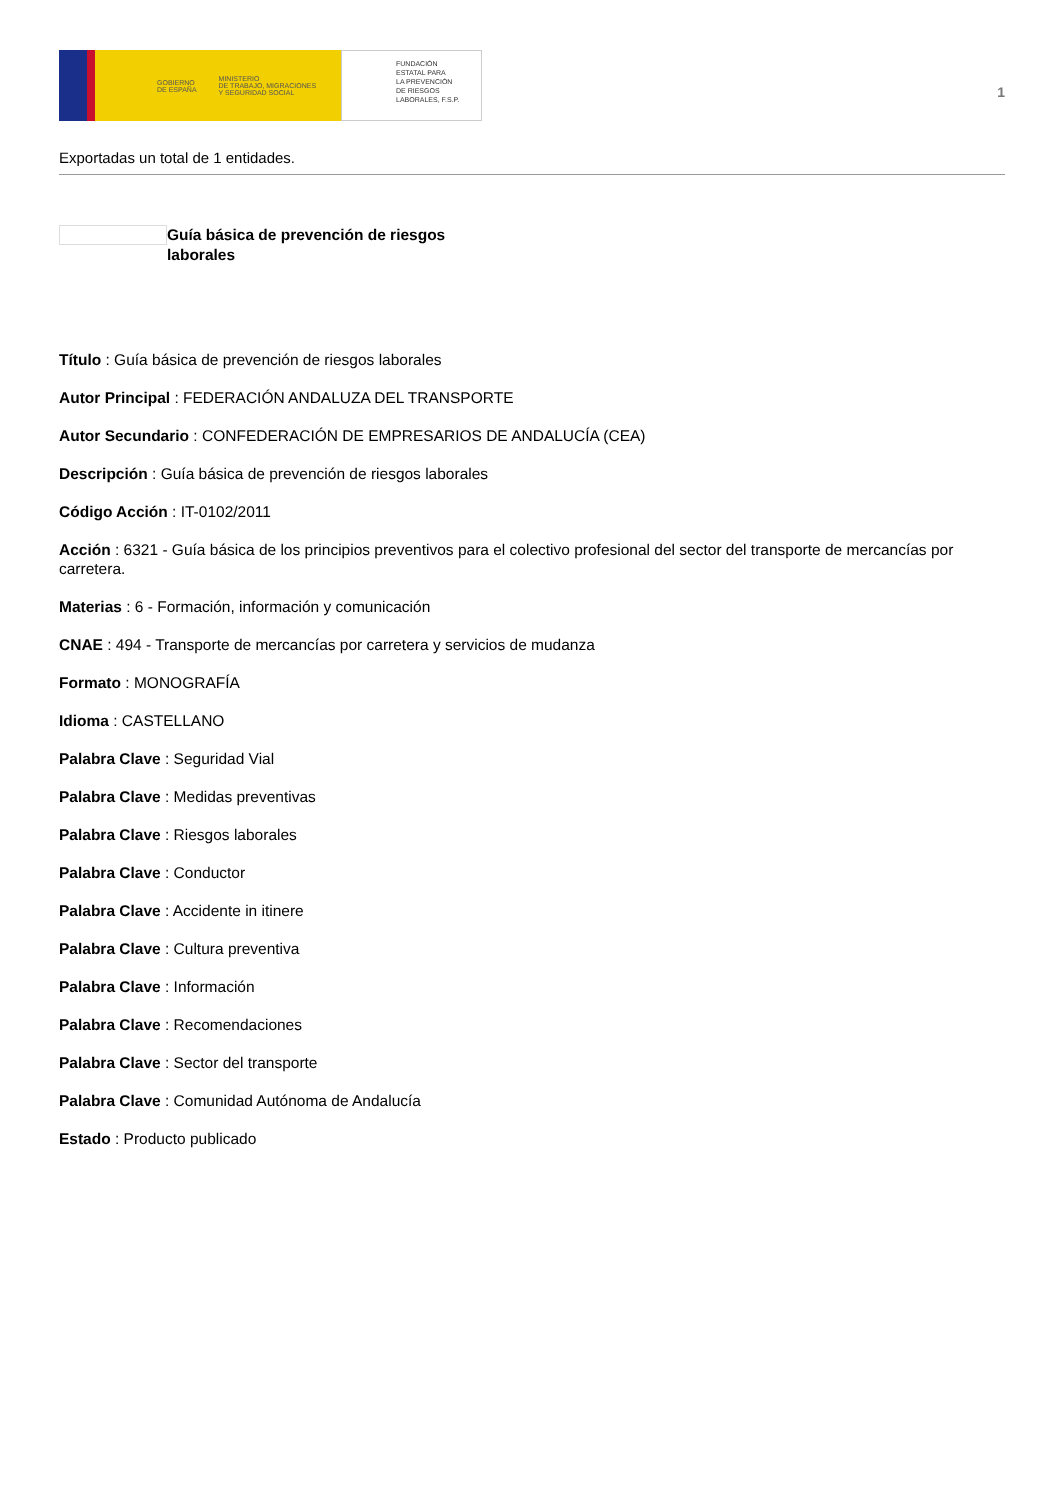GOBIERNO
DE ESPAÑA MINISTERIO
DE TRABAJO, MIGRACIONES
Y SEGURIDAD SOCIAL
FUNDACIÓN
ESTATAL PARA
LA PREVENCIÓN
DE RIESGOS
LABORALES, F.S.P.
1
Exportadas un total de 1 entidades.
Guía básica de prevención de riesgos laborales
Título : Guía básica de prevención de riesgos laborales
Autor Principal : FEDERACIÓN ANDALUZA DEL TRANSPORTE
Autor Secundario : CONFEDERACIÓN DE EMPRESARIOS DE ANDALUCÍA (CEA)
Descripción : Guía básica de prevención de riesgos laborales
Código Acción : IT-0102/2011
Acción : 6321 - Guía básica de los principios preventivos para el colectivo profesional del sector del transporte de mercancías por carretera.
Materias : 6 - Formación, información y comunicación
CNAE : 494 - Transporte de mercancías por carretera y servicios de mudanza
Formato : MONOGRAFÍA
Idioma : CASTELLANO
Palabra Clave : Seguridad Vial
Palabra Clave : Medidas preventivas
Palabra Clave : Riesgos laborales
Palabra Clave : Conductor
Palabra Clave : Accidente in itinere
Palabra Clave : Cultura preventiva
Palabra Clave : Información
Palabra Clave : Recomendaciones
Palabra Clave : Sector del transporte
Palabra Clave : Comunidad Autónoma de Andalucía
Estado : Producto publicado